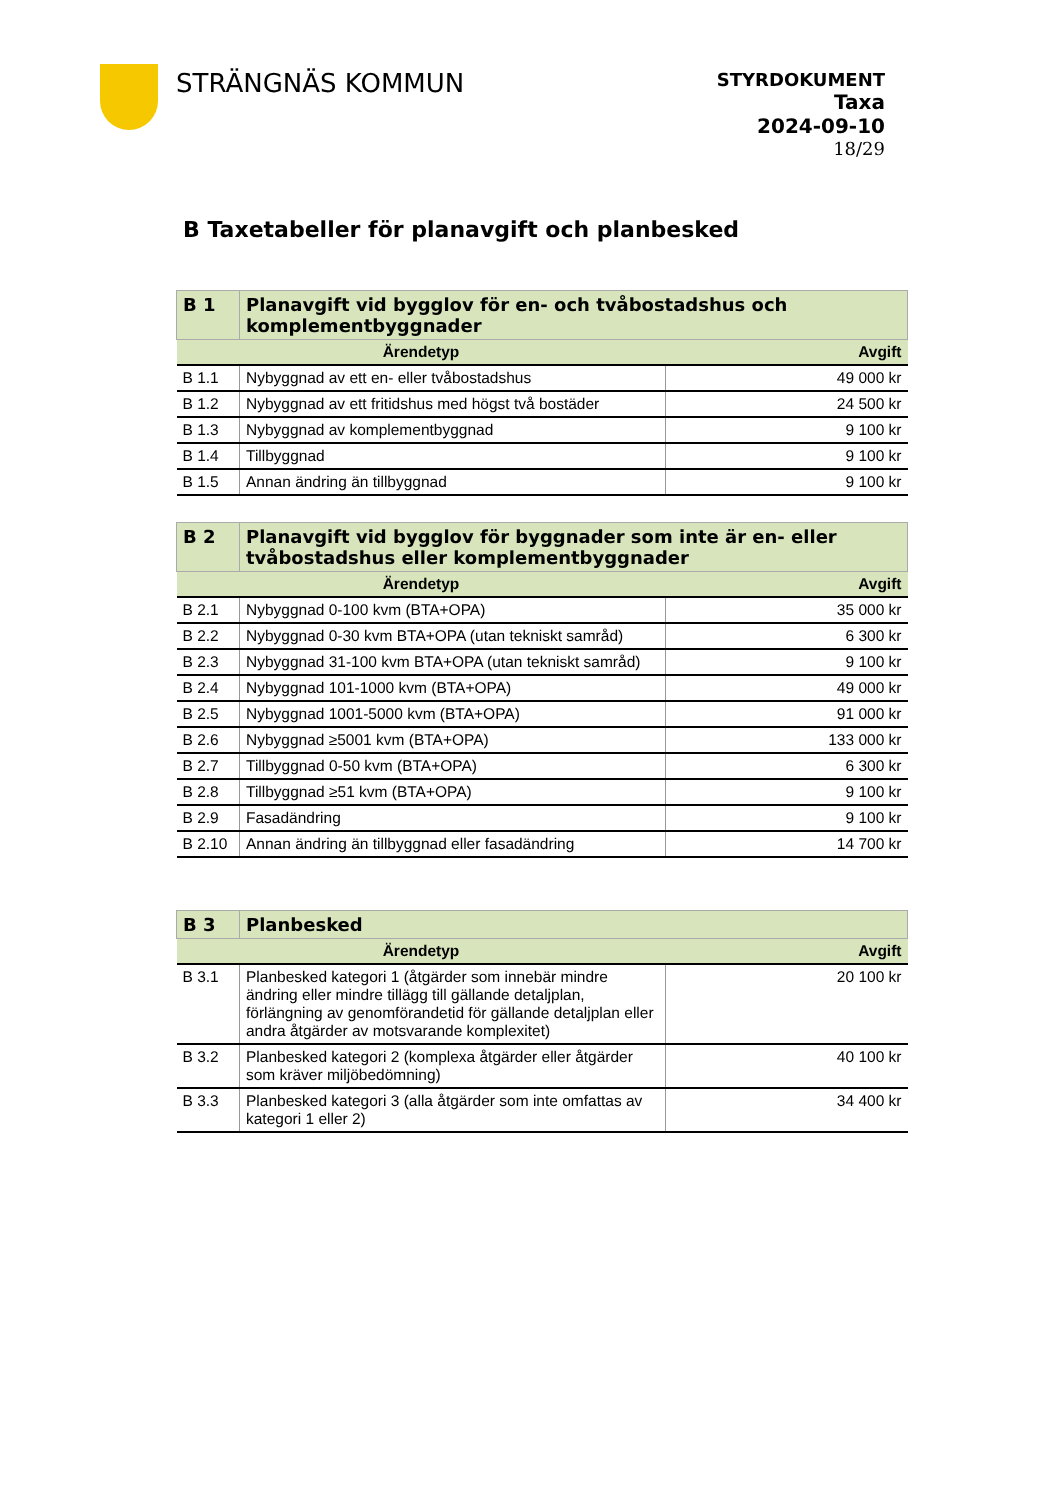STRÄNGNÄS KOMMUN
STYRDOKUMENT
Taxa
2024-09-10
18/29
B Taxetabeller för planavgift och planbesked
| B 1 | Planavgift vid bygglov för en- och tvåbostadshus och komplementbyggnader | |
| --- | --- | --- |
| Ärendetyp | | Avgift |
| B 1.1 | Nybyggnad av ett en- eller tvåbostadshus | 49 000 kr |
| B 1.2 | Nybyggnad av ett fritidshus med högst två bostäder | 24 500 kr |
| B 1.3 | Nybyggnad av komplementbyggnad | 9 100 kr |
| B 1.4 | Tillbyggnad | 9 100 kr |
| B 1.5 | Annan ändring än tillbyggnad | 9 100 kr |
| B 2 | Planavgift vid bygglov för byggnader som inte är en- eller tvåbostadshus eller komplementbyggnader | |
| --- | --- | --- |
| Ärendetyp | | Avgift |
| B 2.1 | Nybyggnad 0-100 kvm (BTA+OPA) | 35 000 kr |
| B 2.2 | Nybyggnad 0-30 kvm BTA+OPA (utan tekniskt samråd) | 6 300 kr |
| B 2.3 | Nybyggnad 31-100 kvm BTA+OPA (utan tekniskt samråd) | 9 100 kr |
| B 2.4 | Nybyggnad 101-1000 kvm (BTA+OPA) | 49 000 kr |
| B 2.5 | Nybyggnad 1001-5000 kvm (BTA+OPA) | 91 000 kr |
| B 2.6 | Nybyggnad ≥5001 kvm (BTA+OPA) | 133 000 kr |
| B 2.7 | Tillbyggnad 0-50 kvm (BTA+OPA) | 6 300 kr |
| B 2.8 | Tillbyggnad ≥51 kvm (BTA+OPA) | 9 100 kr |
| B 2.9 | Fasadändring | 9 100 kr |
| B 2.10 | Annan ändring än tillbyggnad eller fasadändring | 14 700 kr |
| B 3 | Planbesked | |
| --- | --- | --- |
| Ärendetyp | | Avgift |
| B 3.1 | Planbesked kategori 1 (åtgärder som innebär mindre ändring eller mindre tillägg till gällande detaljplan, förlängning av genomförandetid för gällande detaljplan eller andra åtgärder av motsvarande komplexitet) | 20 100 kr |
| B 3.2 | Planbesked kategori 2 (komplexa åtgärder eller åtgärder som kräver miljöbedömning) | 40 100 kr |
| B 3.3 | Planbesked kategori 3 (alla åtgärder som inte omfattas av kategori 1 eller 2) | 34 400 kr |